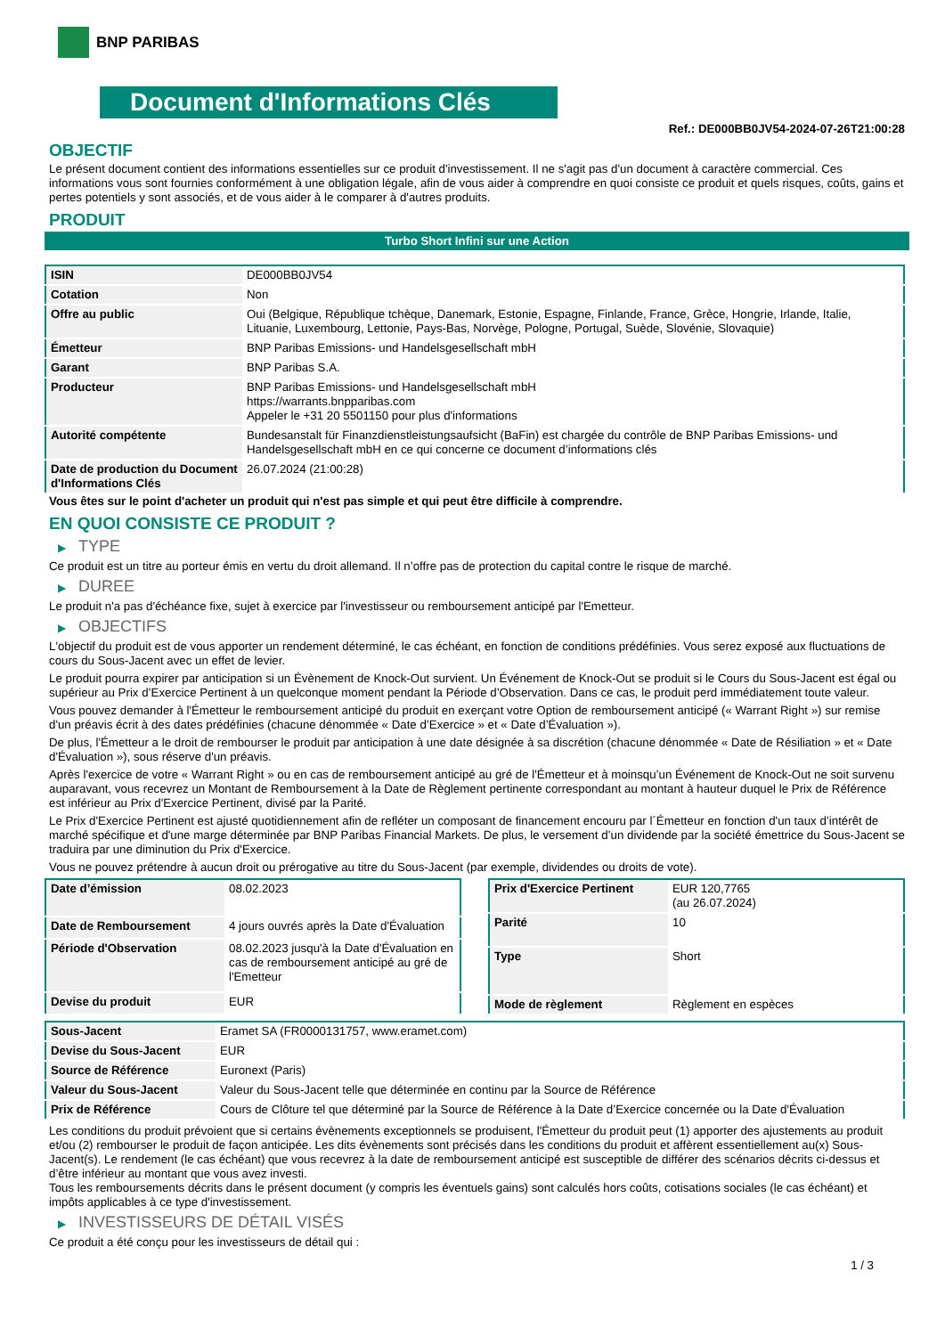BNP PARIBAS
Document d'Informations Clés
Ref.: DE000BB0JV54-2024-07-26T21:00:28
OBJECTIF
Le présent document contient des informations essentielles sur ce produit d'investissement. Il ne s'agit pas d'un document à caractère commercial. Ces informations vous sont fournies conformément à une obligation légale, afin de vous aider à comprendre en quoi consiste ce produit et quels risques, coûts, gains et pertes potentiels y sont associés, et de vous aider à le comparer à d'autres produits.
PRODUIT
Turbo Short Infini sur une Action
| ISIN | DE000BB0JV54 |
| Cotation | Non |
| Offre au public | Oui (Belgique, République tchèque, Danemark, Estonie, Espagne, Finlande, France, Grèce, Hongrie, Irlande, Italie, Lituanie, Luxembourg, Lettonie, Pays-Bas, Norvège, Pologne, Portugal, Suède, Slovénie, Slovaquie) |
| Émetteur | BNP Paribas Emissions- und Handelsgesellschaft mbH |
| Garant | BNP Paribas S.A. |
| Producteur | BNP Paribas Emissions- und Handelsgesellschaft mbH https://warrants.bnpparibas.com Appeler le +31 20 5501150 pour plus d'informations |
| Autorité compétente | Bundesanstalt für Finanzdienstleistungsaufsicht (BaFin) est chargée du contrôle de BNP Paribas Emissions- und Handelsgesellschaft mbH en ce qui concerne ce document d’informations clés |
| Date de production du Document d'Informations Clés | 26.07.2024 (21:00:28) |
Vous êtes sur le point d'acheter un produit qui n'est pas simple et qui peut être difficile à comprendre.
EN QUOI CONSISTE CE PRODUIT ?
▶ TYPE
Ce produit est un titre au porteur émis en vertu du droit allemand. Il n’offre pas de protection du capital contre le risque de marché.
▶ DUREE
Le produit n'a pas d'échéance fixe, sujet à exercice par l'investisseur ou remboursement anticipé par l'Emetteur.
▶ OBJECTIFS
L'objectif du produit est de vous apporter un rendement déterminé, le cas échéant, en fonction de conditions prédéfinies. Vous serez exposé aux fluctuations de cours du Sous-Jacent avec un effet de levier.
Le produit pourra expirer par anticipation si un Évènement de Knock-Out survient. Un Événement de Knock-Out se produit si le Cours du Sous-Jacent est égal ou supérieur au Prix d’Exercice Pertinent à un quelconque moment pendant la Période d’Observation. Dans ce cas, le produit perd immédiatement toute valeur.
Vous pouvez demander à l'Émetteur le remboursement anticipé du produit en exerçant votre Option de remboursement anticipé (« Warrant Right ») sur remise d'un préavis écrit à des dates prédéfinies (chacune dénommée « Date d’Exercice » et « Date d’Évaluation »).
De plus, l'Émetteur a le droit de rembourser le produit par anticipation à une date désignée à sa discrétion (chacune dénommée « Date de Résiliation » et « Date d'Évaluation »), sous réserve d'un préavis.
Après l'exercice de votre « Warrant Right » ou en cas de remboursement anticipé au gré de l'Émetteur et à moinsqu’un Événement de Knock-Out ne soit survenu auparavant, vous recevrez un Montant de Remboursement à la Date de Règlement pertinente correspondant au montant à hauteur duquel le Prix de Référence est inférieur au Prix d'Exercice Pertinent, divisé par la Parité.
Le Prix d'Exercice Pertinent est ajusté quotidiennement afin de refléter un composant de financement encouru par l´Émetteur en fonction d'un taux d’intérêt de marché spécifique et d'une marge déterminée par BNP Paribas Financial Markets. De plus, le versement d’un dividende par la société émettrice du Sous-Jacent se traduira par une diminution du Prix d'Exercice.
Vous ne pouvez prétendre à aucun droit ou prérogative au titre du Sous-Jacent (par exemple, dividendes ou droits de vote).
| Date d’émission | 08.02.2023 |
| Date de Remboursement | 4 jours ouvrés après la Date d'Évaluation |
| Période d'Observation | 08.02.2023 jusqu'à la Date d'Évaluation en cas de remboursement anticipé au gré de l'Emetteur |
| Devise du produit | EUR |
| Prix d'Exercice Pertinent | EUR 120,7765 (au 26.07.2024) |
| Parité | 10 |
| Type | Short |
| Mode de règlement | Règlement en espèces |
| Sous-Jacent | Eramet SA (FR0000131757, www.eramet.com) |
| Devise du Sous-Jacent | EUR |
| Source de Référence | Euronext (Paris) |
| Valeur du Sous-Jacent | Valeur du Sous-Jacent telle que déterminée en continu par la Source de Référence |
| Prix de Référence | Cours de Clôture tel que déterminé par la Source de Référence à la Date d’Exercice concernée ou la Date d'Évaluation |
Les conditions du produit prévoient que si certains évènements exceptionnels se produisent, l'Émetteur du produit peut (1) apporter des ajustements au produit et/ou (2) rembourser le produit de façon anticipée. Les dits évènements sont précisés dans les conditions du produit et affèrent essentiellement au(x) Sous-Jacent(s). Le rendement (le cas échéant) que vous recevrez à la date de remboursement anticipé est susceptible de différer des scénarios décrits ci-dessus et d’être inférieur au montant que vous avez investi.
Tous les remboursements décrits dans le présent document (y compris les éventuels gains) sont calculés hors coûts, cotisations sociales (le cas échéant) et impôts applicables à ce type d'investissement.
▶ INVESTISSEURS DE DÉTAIL VISÉS
Ce produit a été conçu pour les investisseurs de détail qui :
1 / 3